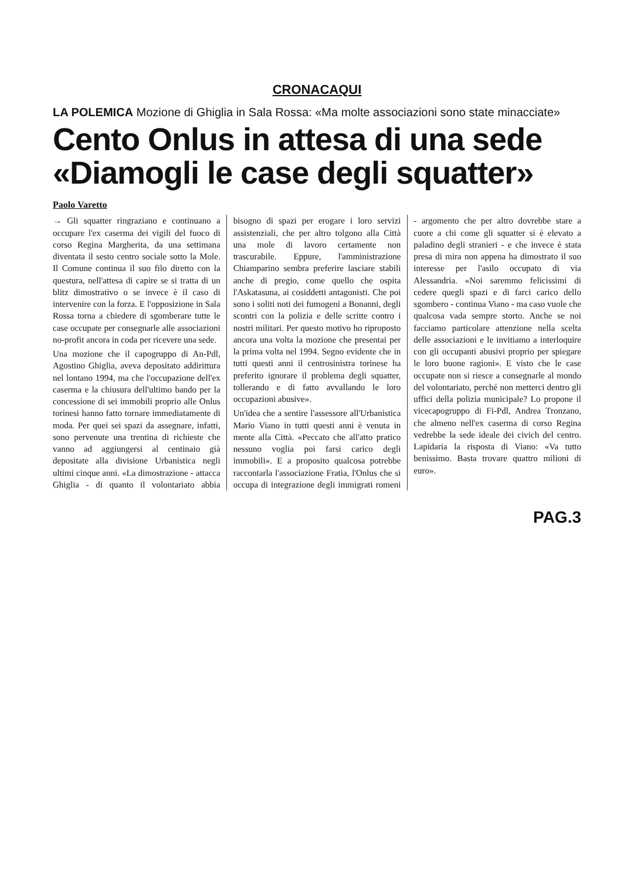CRONACAQUI
LA POLEMICA Mozione di Ghiglia in Sala Rossa: «Ma molte associazioni sono state minacciate»
Cento Onlus in attesa di una sede
«Diamogli le case degli squatter»
Paolo Varetto
→ Gli squatter ringraziano e continuano a occupare l'ex caserma dei vigili del fuoco di corso Regina Margherita, da una settimana diventata il sesto centro sociale sotto la Mole. Il Comune continua il suo filo diretto con la questura, nell'attesa di capire se si tratta di un blitz dimostrativo o se invece è il caso di intervenire con la forza. E l'opposizione in Sala Rossa torna a chiedere di sgomberare tutte le case occupate per consegnarle alle associazioni no-profit ancora in coda per ricevere una sede.
Una mozione che il capogruppo di An-Pdl, Agostino Ghiglia, aveva depositato addirittura nel lontano 1994, ma che l'occupazione dell'ex caserma e la chiusura dell'ultimo bando per la concessione di sei immobili proprio alle Onlus torinesi hanno fatto tornare immediatamente di moda. Per quei sei spazi da assegnare, infatti, sono pervenute una trentina di richieste che vanno ad aggiungersi al centinaio già depositate alla divisione Urbanistica negli ultimi cinque anni. «La dimostrazione - attacca Ghiglia - di quanto il volontariato abbia bisogno di spazi per erogare i loro servizi assistenziali, che per altro tolgono alla Città una mole di lavoro certamente non trascurabile. Eppure, l'amministrazione Chiamparino sembra preferire lasciare stabili anche di pregio, come quello che ospita l'Askatasuna, ai cosiddetti antagonisti. Che poi sono i soliti noti dei fumogeni a Bonanni, degli scontri con la polizia e delle scritte contro i nostri militari. Per questo motivo ho riproposto ancora una volta la mozione che presentai per la prima volta nel 1994. Segno evidente che in tutti questi anni il centrosinistra torinese ha preferito ignorare il problema degli squatter, tollerando e di fatto avvallando le loro occupazioni abusive».
Un'idea che a sentire l'assessore all'Urbanistica Mario Viano in tutti questi anni è venuta in mente alla Città. «Peccato che all'atto pratico nessuno voglia poi farsi carico degli immobili». E a proposito qualcosa potrebbe raccontarla l'associazione Fratia, l'Onlus che si occupa di integrazione degli immigrati romeni - argomento che per altro dovrebbe stare a cuore a chi come gli squatter si è elevato a paladino degli stranieri - e che invece è stata presa di mira non appena ha dimostrato il suo interesse per l'asilo occupato di via Alessandria. «Noi saremmo felicissimi di cedere quegli spazi e di farci carico dello sgombero - continua Viano - ma caso vuole che qualcosa vada sempre storto. Anche se noi facciamo particolare attenzione nella scelta delle associazioni e le invitiamo a interloquire con gli occupanti abusivi proprio per spiegare le loro buone ragioni». E visto che le case occupate non si riesce a consegnarle al mondo del volontariato, perché non metterci dentro gli uffici della polizia municipale? Lo propone il vicecapogruppo di Fi-Pdl, Andrea Tronzano, che almeno nell'ex caserma di corso Regina vedrebbe la sede ideale dei civich del centro. Lapidaria la risposta di Viano: «Va tutto benissimo. Basta trovare quattro milioni di euro».
PAG.3